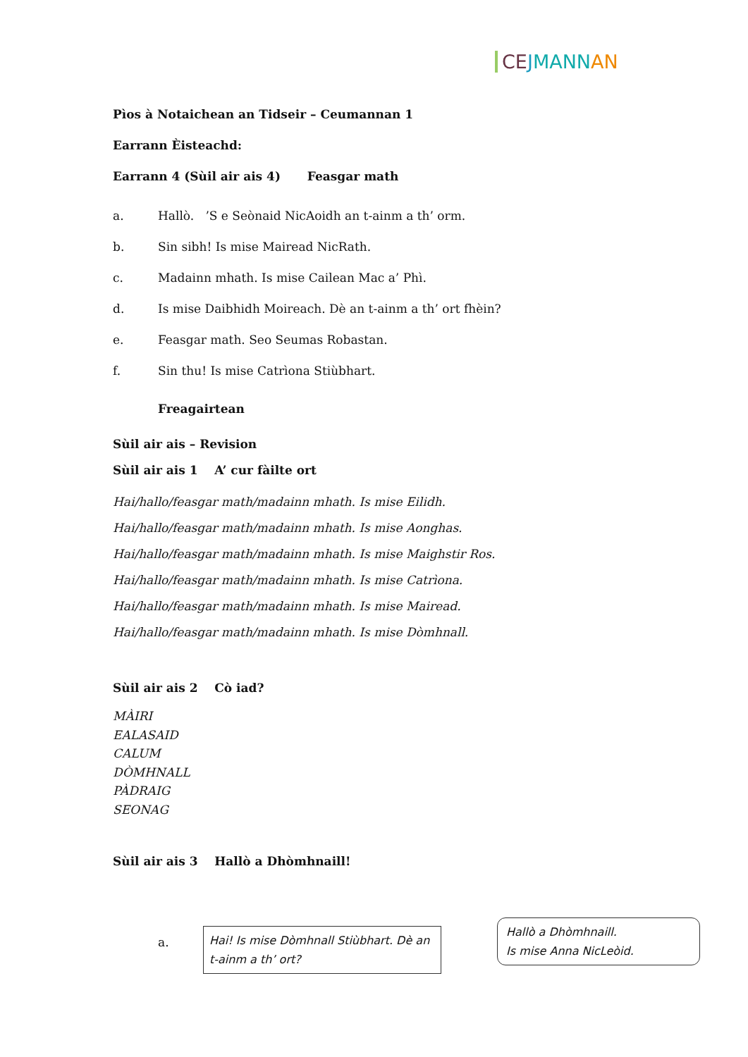CE JMANN AN
Pìos à Notaichean an Tidseir – Ceumannan 1
Earrann Èisteachd:
Earrann 4 (Sùil air ais 4) Feasgar math
a. Hallò. ’S e Seònaid NicAoidh an t-ainm a th’ orm.
b. Sin sibh! Is mise Mairead NicRath.
c. Madainn mhath. Is mise Cailean Mac a’ Phì.
d. Is mise Daibhidh Moireach. Dè an t-ainm a th’ ort fhèin?
e. Feasgar math. Seo Seumas Robastan.
f. Sin thu! Is mise Catrìona Stiùbhart.
Freagairtean
Sùil air ais – Revision
Sùil air ais 1 A’ cur fàilte ort
Hai/hallo/feasgar math/madainn mhath. Is mise Eilidh.
Hai/hallo/feasgar math/madainn mhath. Is mise Aonghas.
Hai/hallo/feasgar math/madainn mhath. Is mise Maighstir Ros.
Hai/hallo/feasgar math/madainn mhath. Is mise Catrìona.
Hai/hallo/feasgar math/madainn mhath. Is mise Mairead.
Hai/hallo/feasgar math/madainn mhath. Is mise Dòmhnall.
Sùil air ais 2 Cò iad?
MÀIRI
EALASAID
CALUM
DÒMHNALL
PÀDRAIG
SEONAG
Sùil air ais 3 Hallò a Dhòmhnaill!
a.
Hai! Is mise Dòmhnall Stiùbhart. Dè an t-ainm a th’ ort?
Hallò a Dhòmhnaill.
Is mise Anna NicLeòid.